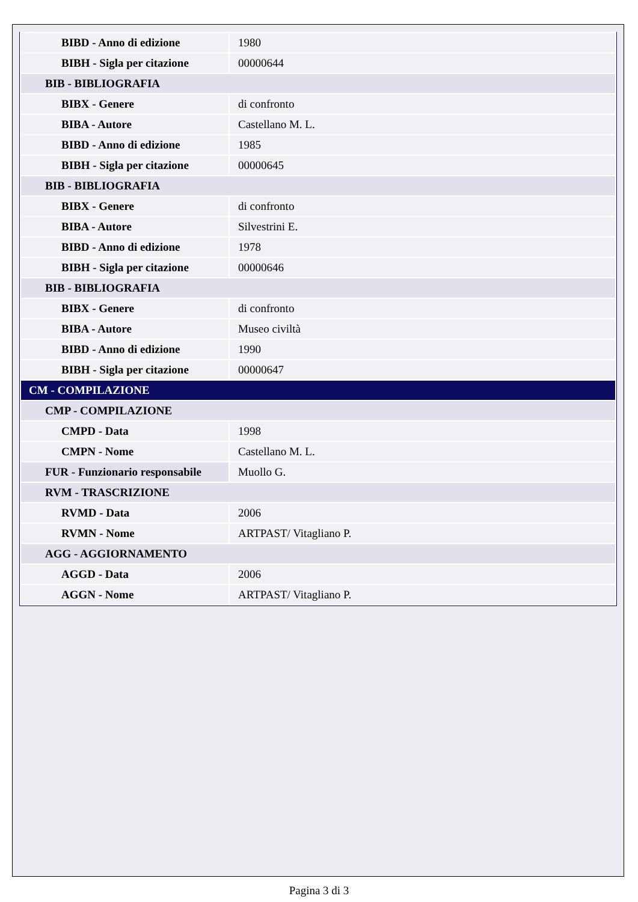| BIBD - Anno di edizione | 1980 |
| BIBH - Sigla per citazione | 00000644 |
| BIB - BIBLIOGRAFIA | |
| BIBX - Genere | di confronto |
| BIBA - Autore | Castellano M. L. |
| BIBD - Anno di edizione | 1985 |
| BIBH - Sigla per citazione | 00000645 |
| BIB - BIBLIOGRAFIA | |
| BIBX - Genere | di confronto |
| BIBA - Autore | Silvestrini E. |
| BIBD - Anno di edizione | 1978 |
| BIBH - Sigla per citazione | 00000646 |
| BIB - BIBLIOGRAFIA | |
| BIBX - Genere | di confronto |
| BIBA - Autore | Museo civiltà |
| BIBD - Anno di edizione | 1990 |
| BIBH - Sigla per citazione | 00000647 |
| CM - COMPILAZIONE | |
| CMP - COMPILAZIONE | |
| CMPD - Data | 1998 |
| CMPN - Nome | Castellano M. L. |
| FUR - Funzionario responsabile | Muollo G. |
| RVM - TRASCRIZIONE | |
| RVMD - Data | 2006 |
| RVMN - Nome | ARTPAST/ Vitagliano P. |
| AGG - AGGIORNAMENTO | |
| AGGD - Data | 2006 |
| AGGN - Nome | ARTPAST/ Vitagliano P. |
Pagina 3 di 3